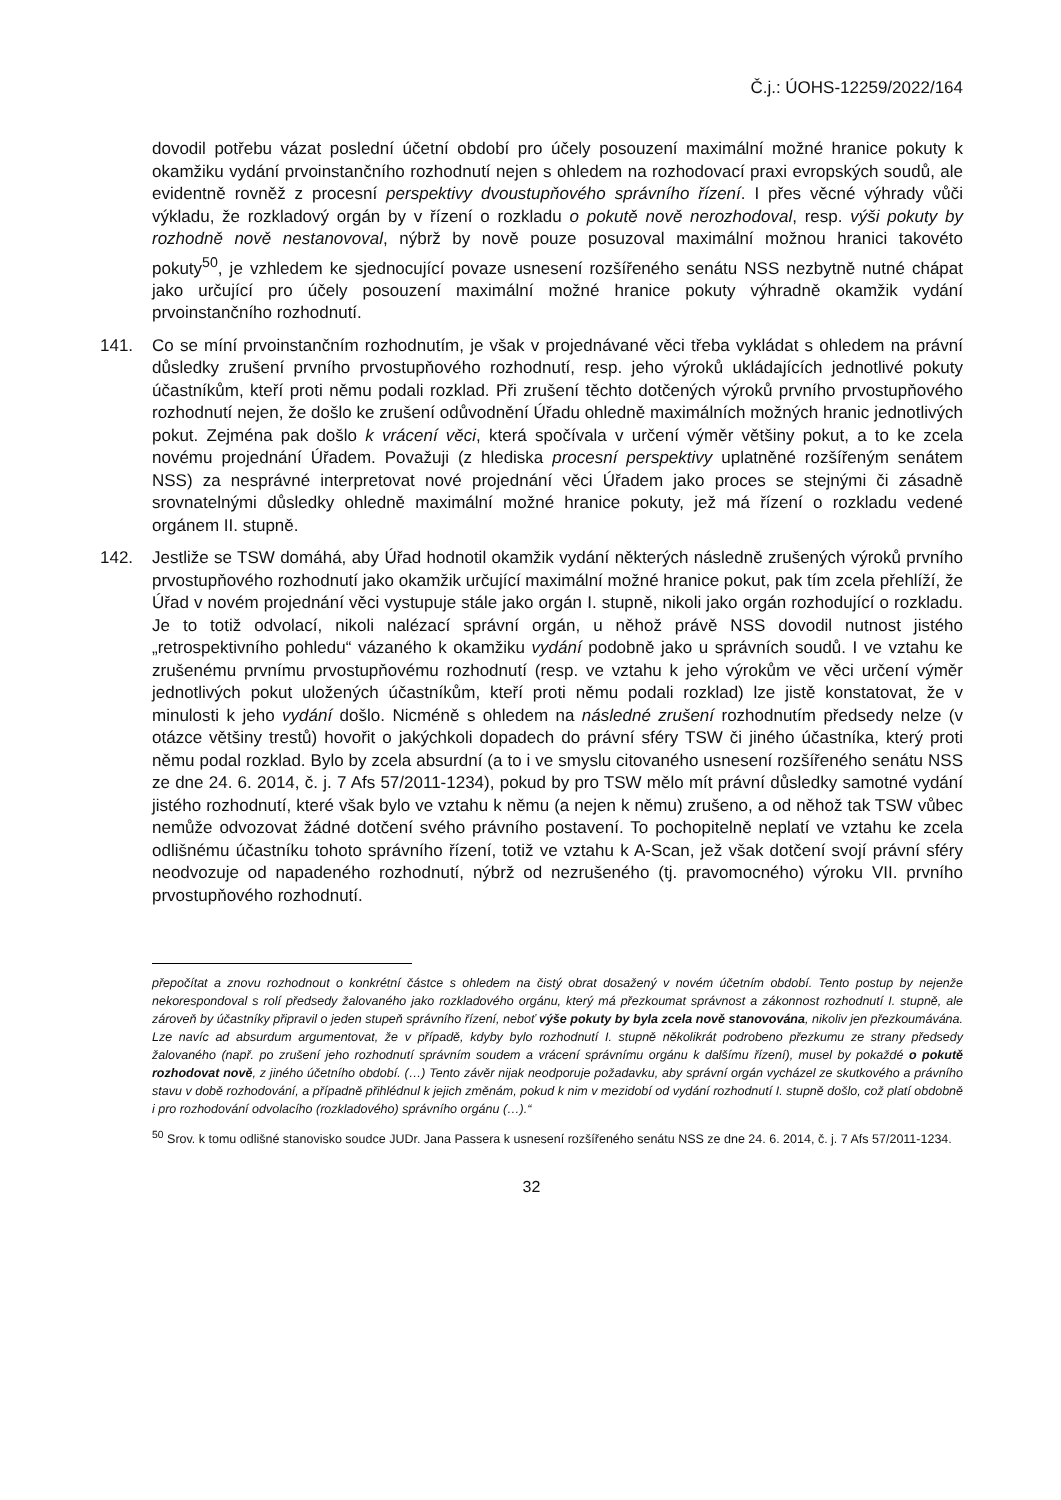Č.j.: ÚOHS-12259/2022/164
dovodil potřebu vázat poslední účetní období pro účely posouzení maximální možné hranice pokuty k okamžiku vydání prvoinstančního rozhodnutí nejen s ohledem na rozhodovací praxi evropských soudů, ale evidentně rovněž z procesní perspektivy dvoustupňového správního řízení. I přes věcné výhrady vůči výkladu, že rozkladový orgán by v řízení o rozkladu o pokutě nově nerozhodoval, resp. výši pokuty by rozhodně nově nestanovoval, nýbrž by nově pouze posuzoval maximální možnou hranici takovéto pokuty<sup>50</sup>, je vzhledem ke sjednocující povaze usnesení rozšířeného senátu NSS nezbytně nutné chápat jako určující pro účely posouzení maximální možné hranice pokuty výhradně okamžik vydání prvoinstančního rozhodnutí.
141. Co se míní prvoinstančním rozhodnutím, je však v projednávané věci třeba vykládat s ohledem na právní důsledky zrušení prvního prvostupňového rozhodnutí, resp. jeho výroků ukládajících jednotlivé pokuty účastníkům, kteří proti němu podali rozklad. Při zrušení těchto dotčených výroků prvního prvostupňového rozhodnutí nejen, že došlo ke zrušení odůvodnění Úřadu ohledně maximálních možných hranic jednotlivých pokut. Zejména pak došlo k vrácení věci, která spočívala v určení výměr většiny pokut, a to ke zcela novému projednání Úřadem. Považuji (z hlediska procesní perspektivy uplatněné rozšířeným senátem NSS) za nesprávné interpretovat nové projednání věci Úřadem jako proces se stejnými či zásadně srovnatelnými důsledky ohledně maximální možné hranice pokuty, jež má řízení o rozkladu vedené orgánem II. stupně.
142. Jestliže se TSW domáhá, aby Úřad hodnotil okamžik vydání některých následně zrušených výroků prvního prvostupňového rozhodnutí jako okamžik určující maximální možné hranice pokut, pak tím zcela přehlíží, že Úřad v novém projednání věci vystupuje stále jako orgán I. stupně, nikoli jako orgán rozhodující o rozkladu. Je to totiž odvolací, nikoli nalézací správní orgán, u něhož právě NSS dovodil nutnost jistého „retrospektivního pohledu“ vázaného k okamžiku vydání podobně jako u správních soudů. I ve vztahu ke zrušenému prvnímu prvostupňovému rozhodnutí (resp. ve vztahu k jeho výrokům ve věci určení výměr jednotlivých pokut uložených účastníkům, kteří proti němu podali rozklad) lze jistě konstatovat, že v minulosti k jeho vydání došlo. Nicméně s ohledem na následné zrušení rozhodnutím předsedy nelze (v otázce většiny trestů) hovořit o jakýchkoli dopadech do právní sféry TSW či jiného účastníka, který proti němu podal rozklad. Bylo by zcela absurdní (a to i ve smyslu citovaného usnesení rozšířeného senátu NSS ze dne 24. 6. 2014, č. j. 7 Afs 57/2011-1234), pokud by pro TSW mělo mít právní důsledky samotné vydání jistého rozhodnutí, které však bylo ve vztahu k němu (a nejen k němu) zrušeno, a od něhož tak TSW vůbec nemůže odvozovat žádné dotčení svého právního postavení. To pochopitelně neplatí ve vztahu ke zcela odlišnému účastníku tohoto správního řízení, totiž ve vztahu k A-Scan, jež však dotčení svojí právní sféry neodvozuje od napadeného rozhodnutí, nýbrž od nezrušeného (tj. pravomocného) výroku VII. prvního prvostupňového rozhodnutí.
přepočítat a znovu rozhodnout o konkrétní částce s ohledem na čistý obrat dosažený v novém účetním období. Tento postup by nejenže nekorespondoval s rolí předsedy žalovaného jako rozkladového orgánu, který má přezkoumat správnost a zákonnost rozhodnutí I. stupně, ale zároveň by účastníky připravil o jeden stupeň správního řízení, neboť výše pokuty by byla zcela nově stanovována, nikoliv jen přezkoumávána. Lze navíc ad absurdum argumentovat, že v případě, kdyby bylo rozhodnutí I. stupně několikrát podrobeno přezkumu ze strany předsedy žalovaného (např. po zrušení jeho rozhodnutí správním soudem a vrácení správnímu orgánu k dalšímu řízení), musel by pokaždé o pokutě rozhodovat nově, z jiného účetního období. (…) Tento závěr nijak neodporuje požadavku, aby správní orgán vycházel ze skutkového a právního stavu v době rozhodování, a případně přihlédnul k jejich změnám, pokud k nim v mezidobí od vydání rozhodnutí I. stupně došlo, což platí obdobně i pro rozhodování odvolacího (rozkladového) správního orgánu (…).“
<sup>50</sup> Srov. k tomu odlišné stanovisko soudce JUDr. Jana Passera k usnesení rozšířeného senátu NSS ze dne 24. 6. 2014, č. j. 7 Afs 57/2011-1234.
32